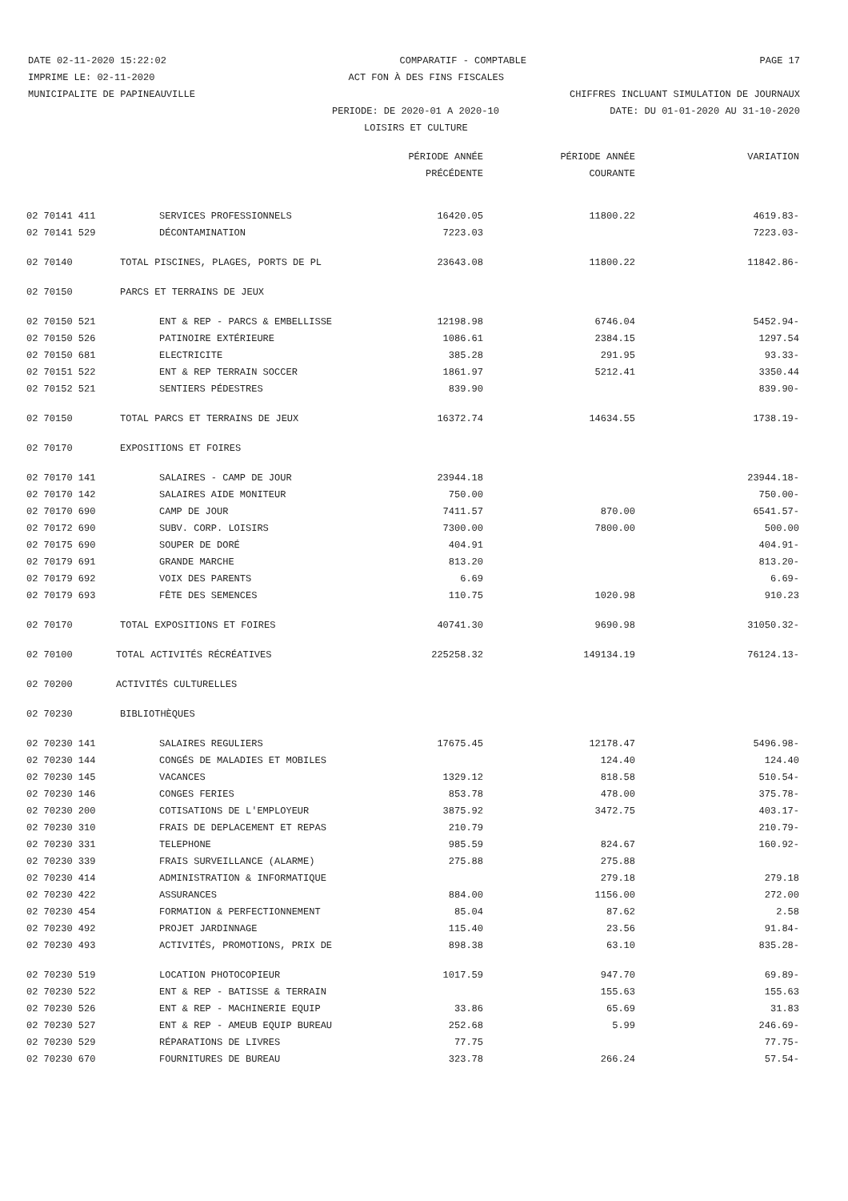DATE 02-11-2020 15:22:02 COMPARATIF - COMPTABLE PAGE 17
IMPRIME LE: 02-11-2020 ACT FON À DES FINS FISCALES
MUNICIPALITE DE PAPINEAUVILLE CHIFFRES INCLUANT SIMULATION DE JOURNAUX
PERIODE: DE 2020-01 A 2020-10 DATE: DU 01-01-2020 AU 31-10-2020
LOISIRS ET CULTURE
| | | PÉRIODE ANNÉE | PÉRIODE ANNÉE | VARIATION |
| --- | --- | --- | --- | --- |
| | | PRÉCÉDENTE | COURANTE | |
| 02 70141 411 | SERVICES PROFESSIONNELS | 16420.05 | 11800.22 | 4619.83- |
| 02 70141 529 | DÉCONTAMINATION | 7223.03 | | 7223.03- |
| 02 70140 | TOTAL PISCINES, PLAGES, PORTS DE PL | 23643.08 | 11800.22 | 11842.86- |
| 02 70150 | PARCS ET TERRAINS DE JEUX | | | |
| 02 70150 521 | ENT & REP - PARCS & EMBELLISSE | 12198.98 | 6746.04 | 5452.94- |
| 02 70150 526 | PATINOIRE EXTÉRIEURE | 1086.61 | 2384.15 | 1297.54 |
| 02 70150 681 | ELECTRICITE | 385.28 | 291.95 | 93.33- |
| 02 70151 522 | ENT & REP TERRAIN SOCCER | 1861.97 | 5212.41 | 3350.44 |
| 02 70152 521 | SENTIERS PÉDESTRES | 839.90 | | 839.90- |
| 02 70150 | TOTAL PARCS ET TERRAINS DE JEUX | 16372.74 | 14634.55 | 1738.19- |
| 02 70170 | EXPOSITIONS ET FOIRES | | | |
| 02 70170 141 | SALAIRES - CAMP DE JOUR | 23944.18 | | 23944.18- |
| 02 70170 142 | SALAIRES AIDE MONITEUR | 750.00 | | 750.00- |
| 02 70170 690 | CAMP DE JOUR | 7411.57 | 870.00 | 6541.57- |
| 02 70172 690 | SUBV. CORP. LOISIRS | 7300.00 | 7800.00 | 500.00 |
| 02 70175 690 | SOUPER DE DORÉ | 404.91 | | 404.91- |
| 02 70179 691 | GRANDE MARCHE | 813.20 | | 813.20- |
| 02 70179 692 | VOIX DES PARENTS | 6.69 | | 6.69- |
| 02 70179 693 | FÊTE DES SEMENCES | 110.75 | 1020.98 | 910.23 |
| 02 70170 | TOTAL EXPOSITIONS ET FOIRES | 40741.30 | 9690.98 | 31050.32- |
| 02 70100 | TOTAL ACTIVITÉS RÉCRÉATIVES | 225258.32 | 149134.19 | 76124.13- |
| 02 70200 | ACTIVITÉS CULTURELLES | | | |
| 02 70230 | BIBLIOTHÈQUES | | | |
| 02 70230 141 | SALAIRES REGULIERS | 17675.45 | 12178.47 | 5496.98- |
| 02 70230 144 | CONGÉS DE MALADIES ET MOBILES | | 124.40 | 124.40 |
| 02 70230 145 | VACANCES | 1329.12 | 818.58 | 510.54- |
| 02 70230 146 | CONGES FERIES | 853.78 | 478.00 | 375.78- |
| 02 70230 200 | COTISATIONS DE L'EMPLOYEUR | 3875.92 | 3472.75 | 403.17- |
| 02 70230 310 | FRAIS DE DEPLACEMENT ET REPAS | 210.79 | | 210.79- |
| 02 70230 331 | TELEPHONE | 985.59 | 824.67 | 160.92- |
| 02 70230 339 | FRAIS SURVEILLANCE (ALARME) | 275.88 | 275.88 | |
| 02 70230 414 | ADMINISTRATION & INFORMATIQUE | | 279.18 | 279.18 |
| 02 70230 422 | ASSURANCES | 884.00 | 1156.00 | 272.00 |
| 02 70230 454 | FORMATION & PERFECTIONNEMENT | 85.04 | 87.62 | 2.58 |
| 02 70230 492 | PROJET JARDINNAGE | 115.40 | 23.56 | 91.84- |
| 02 70230 493 | ACTIVITÉS, PROMOTIONS, PRIX DE | 898.38 | 63.10 | 835.28- |
| 02 70230 519 | LOCATION PHOTOCOPIEUR | 1017.59 | 947.70 | 69.89- |
| 02 70230 522 | ENT & REP - BATISSE & TERRAIN | | 155.63 | 155.63 |
| 02 70230 526 | ENT & REP - MACHINERIE EQUIP | 33.86 | 65.69 | 31.83 |
| 02 70230 527 | ENT & REP - AMEUB EQUIP BUREAU | 252.68 | 5.99 | 246.69- |
| 02 70230 529 | RÉPARATIONS DE LIVRES | 77.75 | | 77.75- |
| 02 70230 670 | FOURNITURES DE BUREAU | 323.78 | 266.24 | 57.54- |